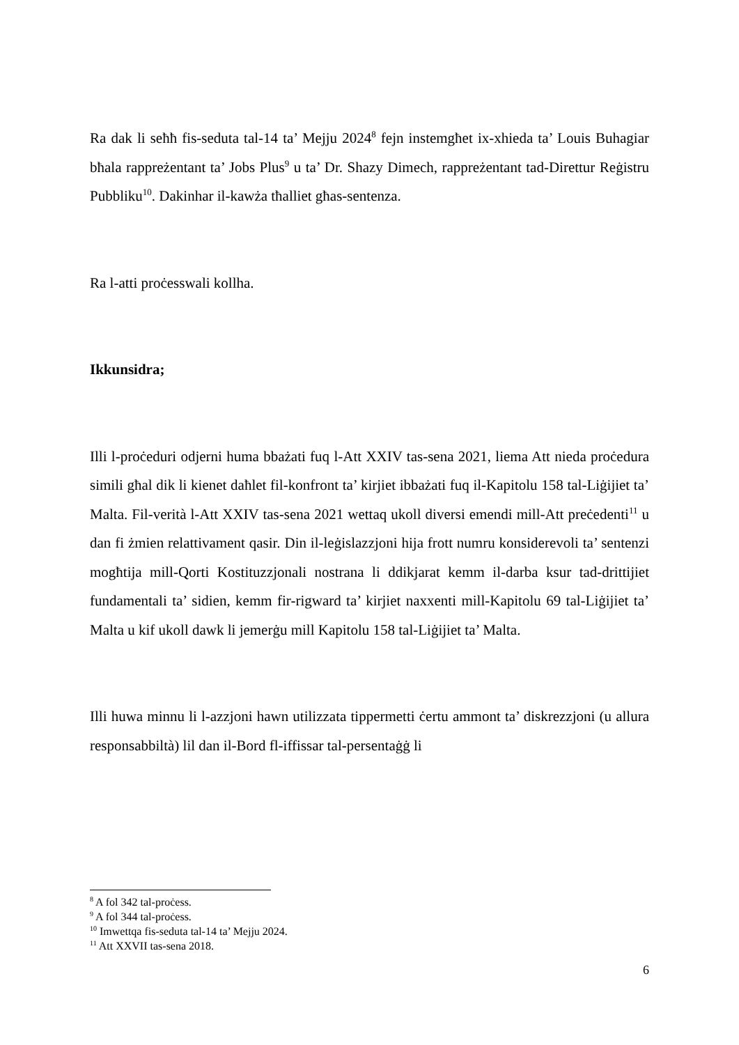Ra dak li seħħ fis-seduta tal-14 ta’ Mejju 2024<sup>8</sup> fejn instemgħet ix-xhieda ta’ Louis Buhagiar bħala rappreżentant ta’ Jobs Plus<sup>9</sup> u ta’ Dr. Shazy Dimech, rappreżentant tad-Direttur Reġistru Pubbliku<sup>10</sup>. Dakinhar il-kawża tħalliet għas-sentenza.
Ra l-atti proċesswali kollha.
Ikkunsidra;
Illi l-proċeduri odjerni huma bbażati fuq l-Att XXIV tas-sena 2021, liema Att nieda proċedura simili għal dik li kienet daħlet fil-konfront ta’ kirjiet ibbażati fuq il-Kapitolu 158 tal-Liġijiet ta’ Malta. Fil-verità l-Att XXIV tas-sena 2021 wettaq ukoll diversi emendi mill-Att preċedenti<sup>11</sup> u dan fi żmien relattivament qasir. Din il-leġislazzjoni hija frott numru konsiderevoli ta’ sentenzi mogħtija mill-Qorti Kostituzzjonali nostrana li ddikjarat kemm il-darba ksur tad-drittijiet fundamentali ta’ sidien, kemm fir-rigward ta’ kirjiet naxxenti mill-Kapitolu 69 tal-Liġijiet ta’ Malta u kif ukoll dawk li jemerġu mill Kapitolu 158 tal-Liġijiet ta’ Malta.
Illi huwa minnu li l-azzjoni hawn utilizzata tippermetti ċertu ammont ta’ diskrezzjoni (u allura responsabbiltà) lil dan il-Bord fl-iffissar tal-persentaġġ li
<sup>8</sup> A fol 342 tal-proċess.
<sup>9</sup> A fol 344 tal-proċess.
<sup>10</sup> Imwettqa fis-seduta tal-14 ta’ Mejju 2024.
<sup>11</sup> Att XXVII tas-sena 2018.
6